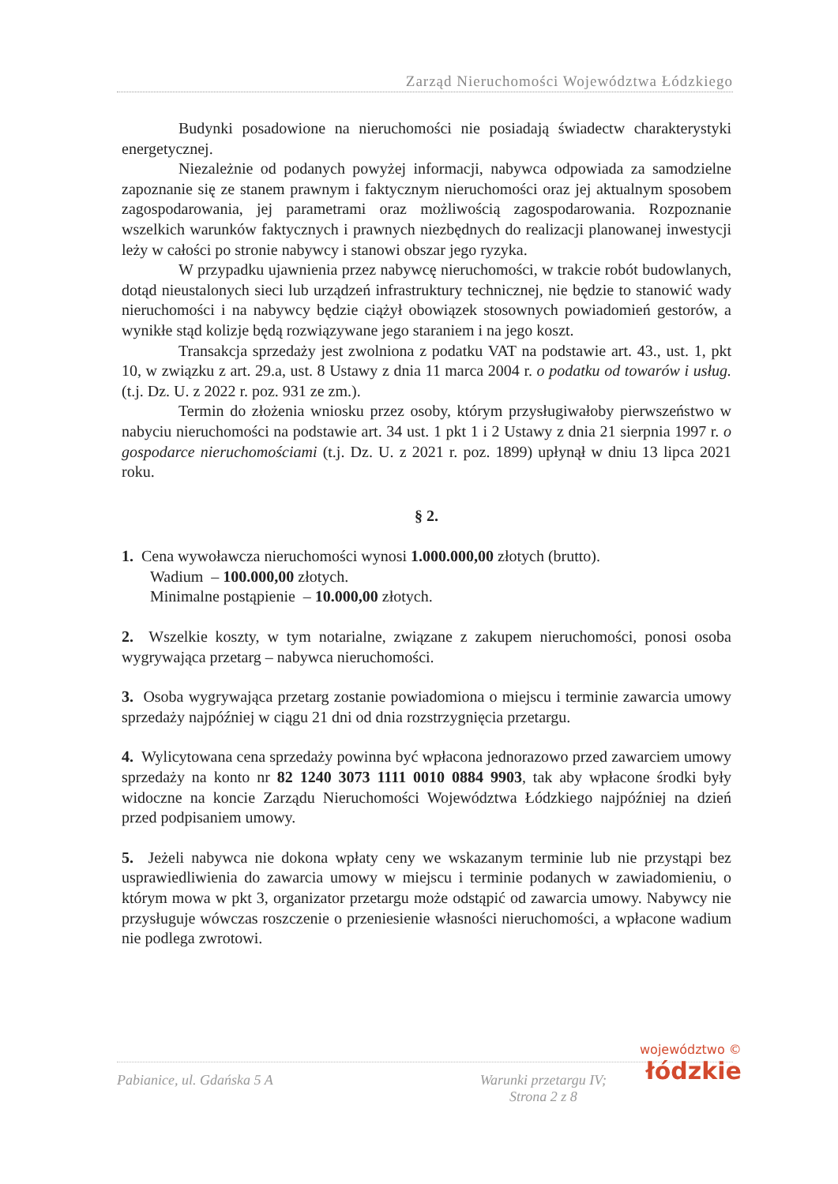Zarząd Nieruchomości Województwa Łódzkiego
Budynki posadowione na nieruchomości nie posiadają świadectw charakterystyki energetycznej.
Niezależnie od podanych powyżej informacji, nabywca odpowiada za samodzielne zapoznanie się ze stanem prawnym i faktycznym nieruchomości oraz jej aktualnym sposobem zagospodarowania, jej parametrami oraz możliwością zagospodarowania. Rozpoznanie wszelkich warunków faktycznych i prawnych niezbędnych do realizacji planowanej inwestycji leży w całości po stronie nabywcy i stanowi obszar jego ryzyka.
W przypadku ujawnienia przez nabywcę nieruchomości, w trakcie robót budowlanych, dotąd nieustalonych sieci lub urządzeń infrastruktury technicznej, nie będzie to stanowić wady nieruchomości i na nabywcy będzie ciążył obowiązek stosownych powiadomień gestorów, a wynikłe stąd kolizje będą rozwiązywane jego staraniem i na jego koszt.
Transakcja sprzedaży jest zwolniona z podatku VAT na podstawie art. 43., ust. 1, pkt 10, w związku z art. 29.a, ust. 8 Ustawy z dnia 11 marca 2004 r. o podatku od towarów i usług. (t.j. Dz. U. z 2022 r. poz. 931 ze zm.).
Termin do złożenia wniosku przez osoby, którym przysługiwałoby pierwszeństwo w nabyciu nieruchomości na podstawie art. 34 ust. 1 pkt 1 i 2 Ustawy z dnia 21 sierpnia 1997 r. o gospodarce nieruchomościami (t.j. Dz. U. z 2021 r. poz. 1899) upłynął w dniu 13 lipca 2021 roku.
§ 2.
1. Cena wywoławcza nieruchomości wynosi 1.000.000,00 złotych (brutto).
Wadium – 100.000,00 złotych.
Minimalne postąpienie – 10.000,00 złotych.
2. Wszelkie koszty, w tym notarialne, związane z zakupem nieruchomości, ponosi osoba wygrywająca przetarg – nabywca nieruchomości.
3. Osoba wygrywająca przetarg zostanie powiadomiona o miejscu i terminie zawarcia umowy sprzedaży najpóźniej w ciągu 21 dni od dnia rozstrzygnięcia przetargu.
4. Wylicytowana cena sprzedaży powinna być wpłacona jednorazowo przed zawarciem umowy sprzedaży na konto nr 82 1240 3073 1111 0010 0884 9903, tak aby wpłacone środki były widoczne na koncie Zarządu Nieruchomości Województwa Łódzkiego najpóźniej na dzień przed podpisaniem umowy.
5. Jeżeli nabywca nie dokona wpłaty ceny we wskazanym terminie lub nie przystąpi bez usprawiedliwienia do zawarcia umowy w miejscu i terminie podanych w zawiadomieniu, o którym mowa w pkt 3, organizator przetargu może odstąpić od zawarcia umowy. Nabywcy nie przysługuje wówczas roszczenie o przeniesienie własności nieruchomości, a wpłacone wadium nie podlega zwrotowi.
Pabianice, ul. Gdańska 5 A Warunki przetargu IV;
Strona 2 z 8
województwo ©
łódzkie